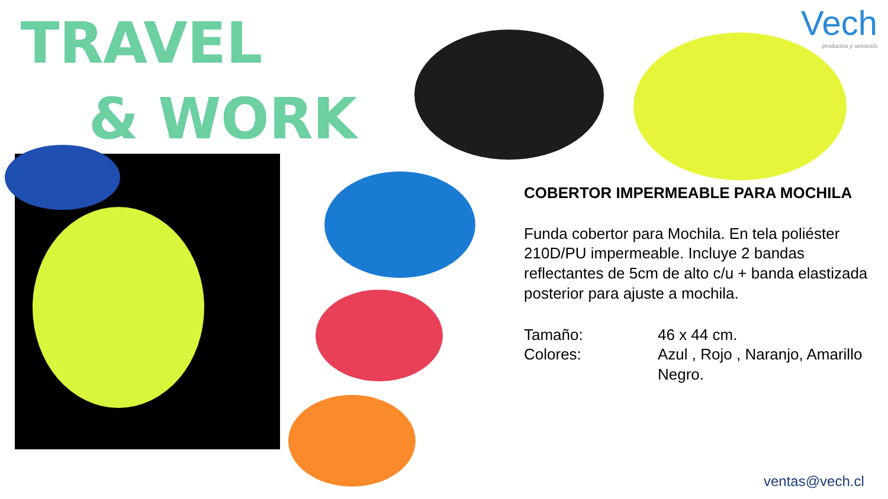TRAVEL
& WORK
Vech
productos y servicios
COBERTOR IMPERMEABLE PARA MOCHILA
Funda cobertor para Mochila. En tela poliéster 210D/PU impermeable. Incluye 2 bandas reflectantes de 5cm de alto c/u + banda elastizada posterior para ajuste a mochila.
Tamaño: 46 x 44 cm.
Colores: Azul , Rojo , Naranjo, Amarillo Negro.
ventas@vech.cl